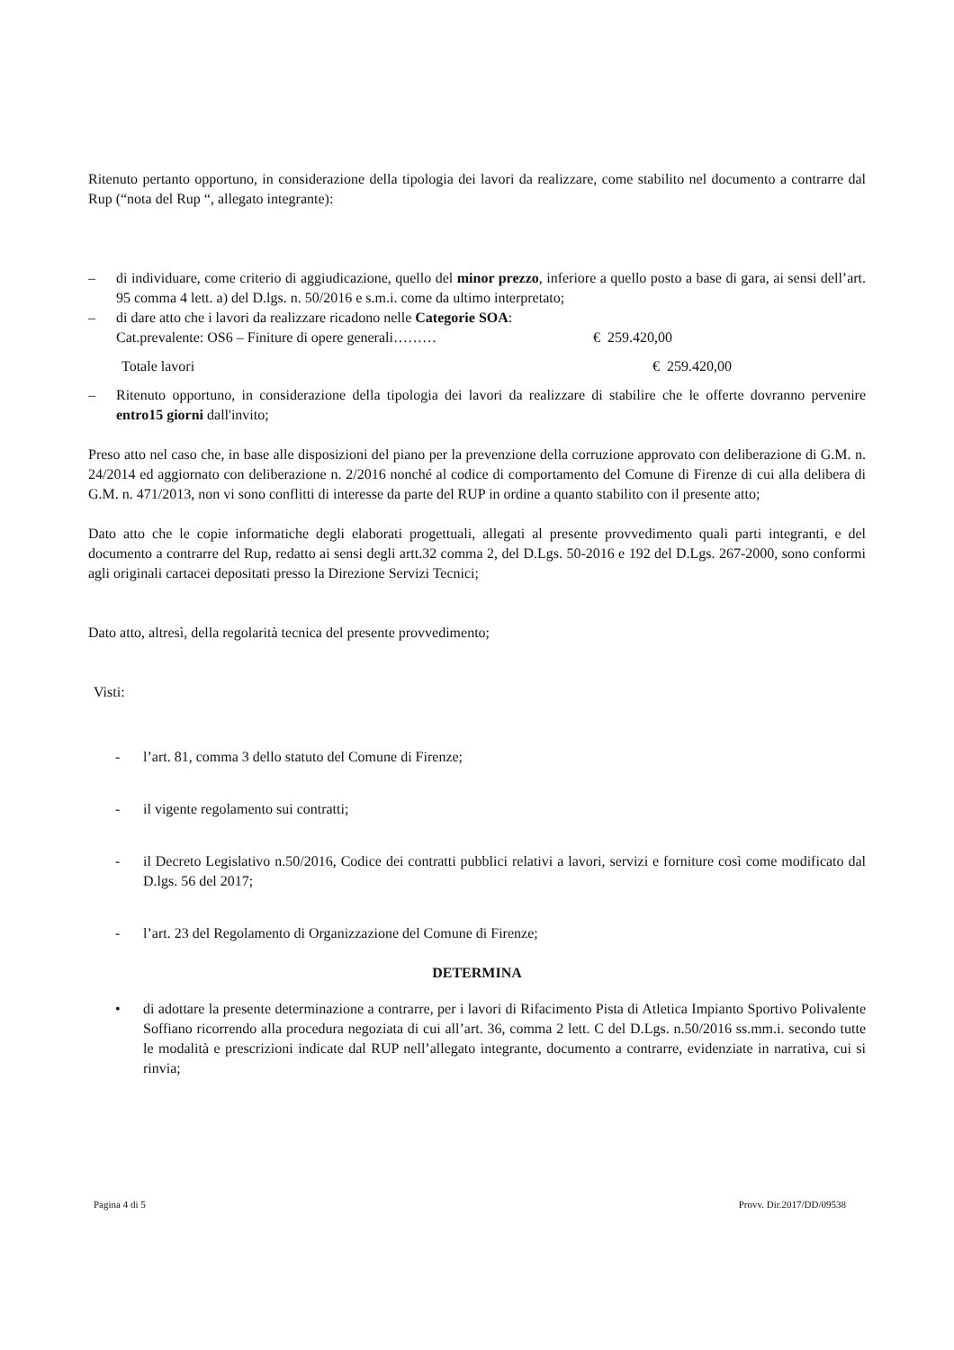Ritenuto pertanto opportuno, in considerazione della tipologia dei lavori da realizzare, come stabilito nel documento a contrarre dal Rup (“nota del Rup “, allegato integrante):
– di individuare, come criterio di aggiudicazione, quello del minor prezzo, inferiore a quello posto a base di gara, ai sensi dell’art. 95 comma 4 lett. a) del D.lgs. n. 50/2016 e s.m.i. come da ultimo interpretato;
– di dare atto che i lavori da realizzare ricadono nelle Categorie SOA:
Cat.prevalente: OS6 – Finiture di opere generali……… € 259.420,00
Totale lavori € 259.420,00
– Ritenuto opportuno, in considerazione della tipologia dei lavori da realizzare di stabilire che le offerte dovranno pervenire entro15 giorni dall'invito;
Preso atto nel caso che, in base alle disposizioni del piano per la prevenzione della corruzione approvato con deliberazione di G.M. n. 24/2014 ed aggiornato con deliberazione n. 2/2016 nonché al codice di comportamento del Comune di Firenze di cui alla delibera di G.M. n. 471/2013, non vi sono conflitti di interesse da parte del RUP in ordine a quanto stabilito con il presente atto;
Dato atto che le copie informatiche degli elaborati progettuali, allegati al presente provvedimento quali parti integranti, e del documento a contrarre del Rup, redatto ai sensi degli artt.32 comma 2, del D.Lgs. 50-2016 e 192 del D.Lgs. 267-2000, sono conformi agli originali cartacei depositati presso la Direzione Servizi Tecnici;
Dato atto, altresì, della regolarità tecnica del presente provvedimento;
Visti:
- l’art. 81, comma 3 dello statuto del Comune di Firenze;
- il vigente regolamento sui contratti;
- il Decreto Legislativo n.50/2016, Codice dei contratti pubblici relativi a lavori, servizi e forniture così come modificato dal D.lgs. 56 del 2017;
- l’art. 23 del Regolamento di Organizzazione del Comune di Firenze;
DETERMINA
• di adottare la presente determinazione a contrarre, per i lavori di Rifacimento Pista di Atletica Impianto Sportivo Polivalente Soffiano ricorrendo alla procedura negoziata di cui all’art. 36, comma 2 lett. C del D.Lgs. n.50/2016 ss.mm.i. secondo tutte le modalità e prescrizioni indicate dal RUP nell’allegato integrante, documento a contrarre, evidenziate in narrativa, cui si rinvia;
Pagina 4 di 5 Provv. Dir.2017/DD/09538